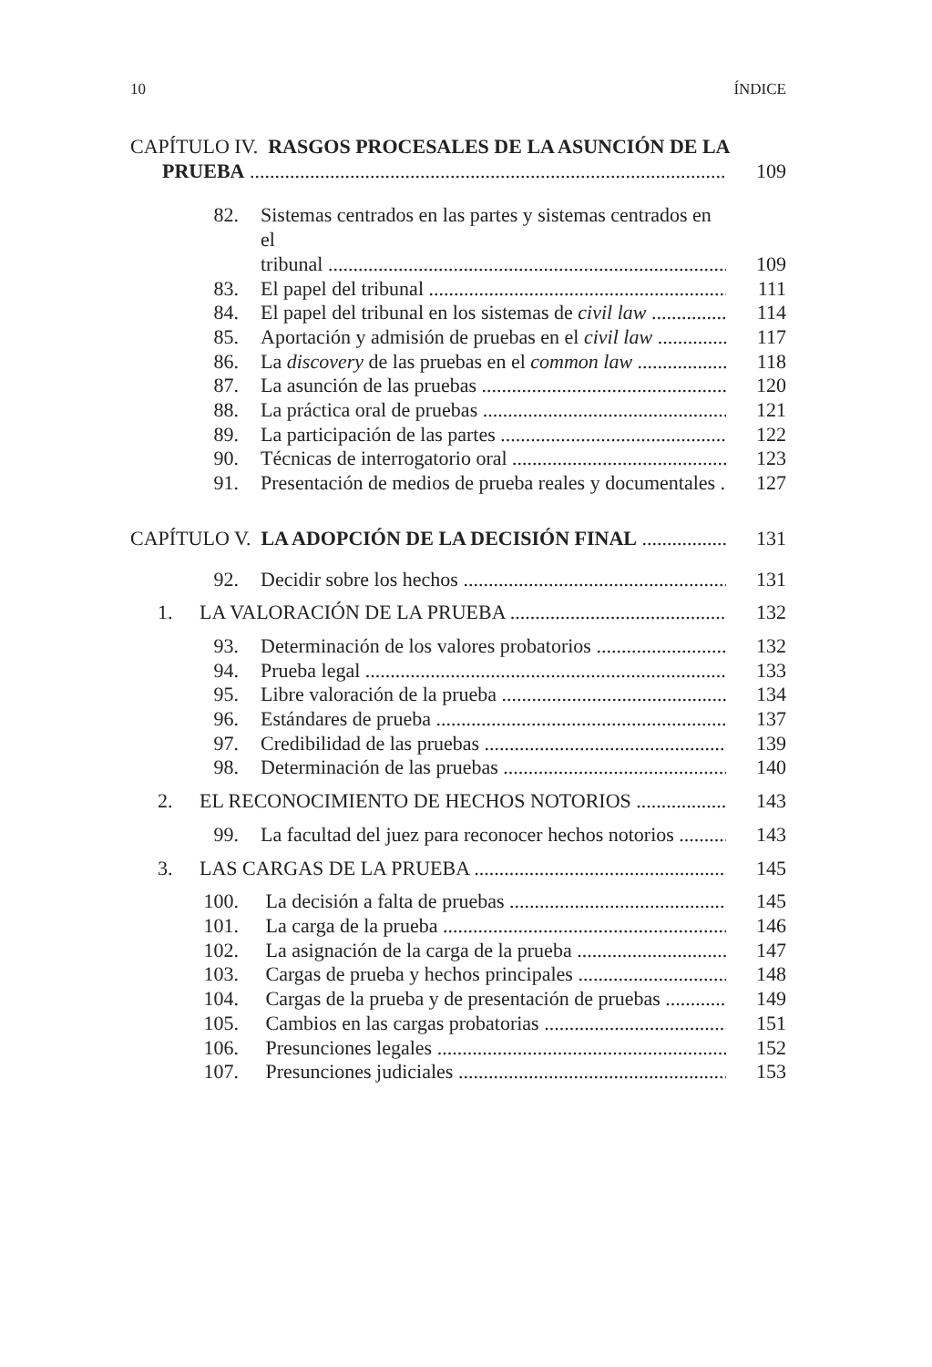10 ÍNDICE
CAPÍTULO IV. RASGOS PROCESALES DE LA ASUNCIÓN DE LA
PRUEBA 109
82. Sistemas centrados en las partes y sistemas centrados en el
tribunal 109
83. El papel del tribunal 111
84. El papel del tribunal en los sistemas de civil law 114
85. Aportación y admisión de pruebas en el civil law 117
86. La discovery de las pruebas en el common law 118
87. La asunción de las pruebas 120
88. La práctica oral de pruebas 121
89. La participación de las partes 122
90. Técnicas de interrogatorio oral 123
91. Presentación de medios de prueba reales y documentales 127
CAPÍTULO V. LA ADOPCIÓN DE LA DECISIÓN FINAL 131
92. Decidir sobre los hechos 131
1. LA VALORACIÓN DE LA PRUEBA 132
93. Determinación de los valores probatorios 132
94. Prueba legal 133
95. Libre valoración de la prueba 134
96. Estándares de prueba 137
97. Credibilidad de las pruebas 139
98. Determinación de las pruebas 140
2. EL RECONOCIMIENTO DE HECHOS NOTORIOS 143
99. La facultad del juez para reconocer hechos notorios 143
3. LAS CARGAS DE LA PRUEBA 145
100. La decisión a falta de pruebas 145
101. La carga de la prueba 146
102. La asignación de la carga de la prueba 147
103. Cargas de prueba y hechos principales 148
104. Cargas de la prueba y de presentación de pruebas 149
105. Cambios en las cargas probatorias 151
106. Presunciones legales 152
107. Presunciones judiciales 153